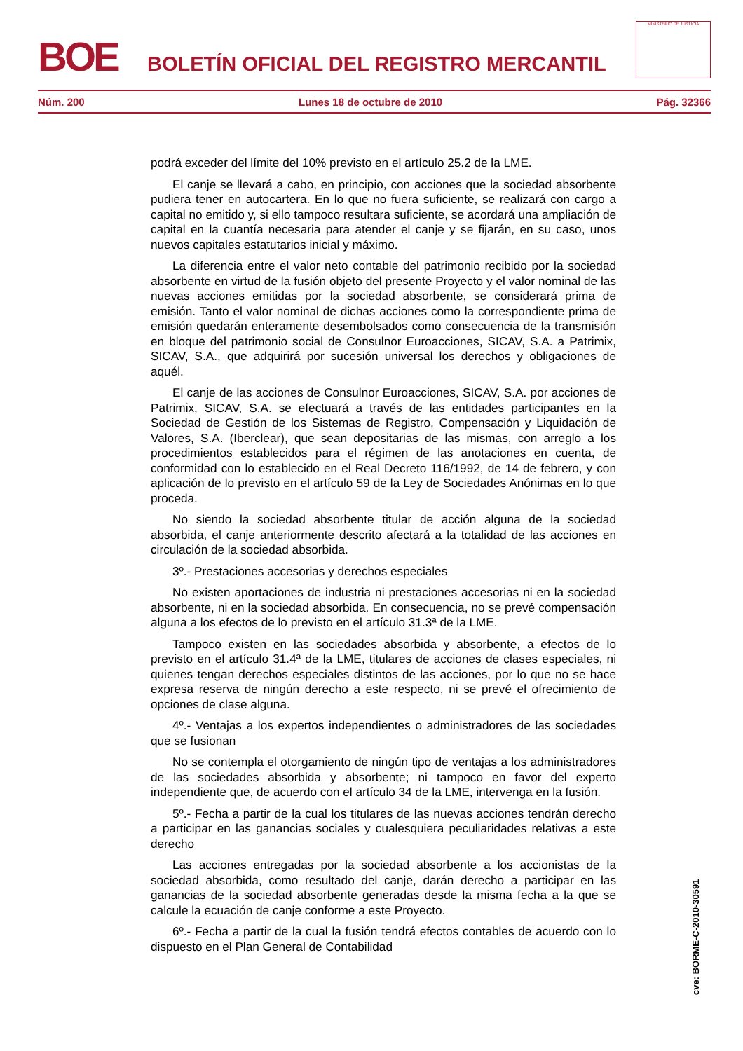BOE
BOLETÍN OFICIAL DEL REGISTRO MERCANTIL
MINISTERIO DE JUSTICIA
Núm. 200 Lunes 18 de octubre de 2010 Pág. 32366
podrá exceder del límite del 10% previsto en el artículo 25.2 de la LME.
El canje se llevará a cabo, en principio, con acciones que la sociedad absorbente pudiera tener en autocartera. En lo que no fuera suficiente, se realizará con cargo a capital no emitido y, si ello tampoco resultara suficiente, se acordará una ampliación de capital en la cuantía necesaria para atender el canje y se fijarán, en su caso, unos nuevos capitales estatutarios inicial y máximo.
La diferencia entre el valor neto contable del patrimonio recibido por la sociedad absorbente en virtud de la fusión objeto del presente Proyecto y el valor nominal de las nuevas acciones emitidas por la sociedad absorbente, se considerará prima de emisión. Tanto el valor nominal de dichas acciones como la correspondiente prima de emisión quedarán enteramente desembolsados como consecuencia de la transmisión en bloque del patrimonio social de Consulnor Euroacciones, SICAV, S.A. a Patrimix, SICAV, S.A., que adquirirá por sucesión universal los derechos y obligaciones de aquél.
El canje de las acciones de Consulnor Euroacciones, SICAV, S.A. por acciones de Patrimix, SICAV, S.A. se efectuará a través de las entidades participantes en la Sociedad de Gestión de los Sistemas de Registro, Compensación y Liquidación de Valores, S.A. (Iberclear), que sean depositarias de las mismas, con arreglo a los procedimientos establecidos para el régimen de las anotaciones en cuenta, de conformidad con lo establecido en el Real Decreto 116/1992, de 14 de febrero, y con aplicación de lo previsto en el artículo 59 de la Ley de Sociedades Anónimas en lo que proceda.
No siendo la sociedad absorbente titular de acción alguna de la sociedad absorbida, el canje anteriormente descrito afectará a la totalidad de las acciones en circulación de la sociedad absorbida.
3º.- Prestaciones accesorias y derechos especiales
No existen aportaciones de industria ni prestaciones accesorias ni en la sociedad absorbente, ni en la sociedad absorbida. En consecuencia, no se prevé compensación alguna a los efectos de lo previsto en el artículo 31.3ª de la LME.
Tampoco existen en las sociedades absorbida y absorbente, a efectos de lo previsto en el artículo 31.4ª de la LME, titulares de acciones de clases especiales, ni quienes tengan derechos especiales distintos de las acciones, por lo que no se hace expresa reserva de ningún derecho a este respecto, ni se prevé el ofrecimiento de opciones de clase alguna.
4º.- Ventajas a los expertos independientes o administradores de las sociedades que se fusionan
No se contempla el otorgamiento de ningún tipo de ventajas a los administradores de las sociedades absorbida y absorbente; ni tampoco en favor del experto independiente que, de acuerdo con el artículo 34 de la LME, intervenga en la fusión.
5º.- Fecha a partir de la cual los titulares de las nuevas acciones tendrán derecho a participar en las ganancias sociales y cualesquiera peculiaridades relativas a este derecho
Las acciones entregadas por la sociedad absorbente a los accionistas de la sociedad absorbida, como resultado del canje, darán derecho a participar en las ganancias de la sociedad absorbente generadas desde la misma fecha a la que se calcule la ecuación de canje conforme a este Proyecto.
6º.- Fecha a partir de la cual la fusión tendrá efectos contables de acuerdo con lo dispuesto en el Plan General de Contabilidad
cve: BORME-C-2010-30591